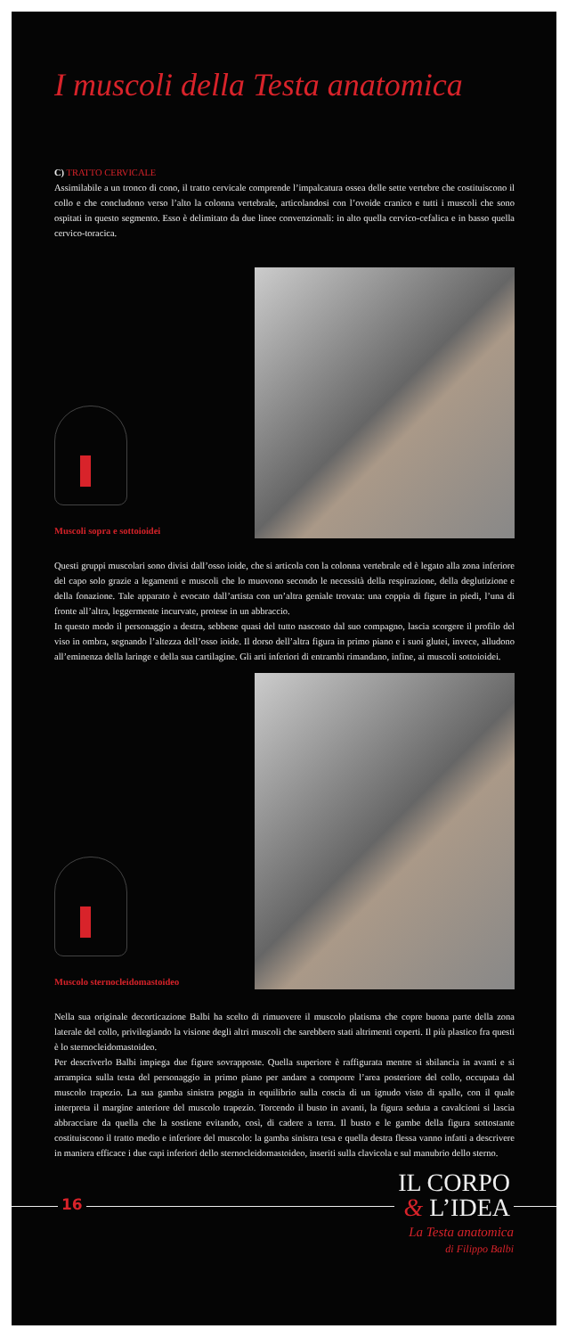I muscoli della Testa anatomica
C) TRATTO CERVICALE
Assimilabile a un tronco di cono, il tratto cervicale comprende l’impalcatura ossea delle sette vertebre che costituiscono il collo e che concludono verso l’alto la colonna vertebrale, articolandosi con l’ovoide cranico e tutti i muscoli che sono ospitati in questo segmento. Esso è delimitato da due linee convenzionali: in alto quella cervico-cefalica e in basso quella cervico-toracica.
Muscoli sopra e sottoioidei
Questi gruppi muscolari sono divisi dall’osso ioide, che si articola con la colonna vertebrale ed è legato alla zona inferiore del capo solo grazie a legamenti e muscoli che lo muovono secondo le necessità della respirazione, della deglutizione e della fonazione. Tale apparato è evocato dall’artista con un’altra geniale trovata: una coppia di figure in piedi, l’una di fronte all’altra, leggermente incurvate, protese in un abbraccio.
In questo modo il personaggio a destra, sebbene quasi del tutto nascosto dal suo compagno, lascia scorgere il profilo del viso in ombra, segnando l’altezza dell’osso ioide. Il dorso dell’altra figura in primo piano e i suoi glutei, invece, alludono all’eminenza della laringe e della sua cartilagine. Gli arti inferiori di entrambi rimandano, infine, ai muscoli sottoioidei.
Muscolo sternocleidomastoideo
Nella sua originale decorticazione Balbi ha scelto di rimuovere il muscolo platisma che copre buona parte della zona laterale del collo, privilegiando la visione degli altri muscoli che sarebbero stati altrimenti coperti. Il più plastico fra questi è lo sternocleidomastoideo.
Per descriverlo Balbi impiega due figure sovrapposte. Quella superiore è raffigurata mentre si sbilancia in avanti e si arrampica sulla testa del personaggio in primo piano per andare a comporre l’area posteriore del collo, occupata dal muscolo trapezio. La sua gamba sinistra poggia in equilibrio sulla coscia di un ignudo visto di spalle, con il quale interpreta il margine anteriore del muscolo trapezio. Torcendo il busto in avanti, la figura seduta a cavalcioni si lascia abbracciare da quella che la sostiene evitando, così, di cadere a terra. Il busto e le gambe della figura sottostante costituiscono il tratto medio e inferiore del muscolo: la gamba sinistra tesa e quella destra flessa vanno infatti a descrivere in maniera efficace i due capi inferiori dello sternocleidomastoideo, inseriti sulla clavicola e sul manubrio dello sterno.
16
IL CORPO
& L’IDEA
La Testa anatomica
di Filippo Balbi